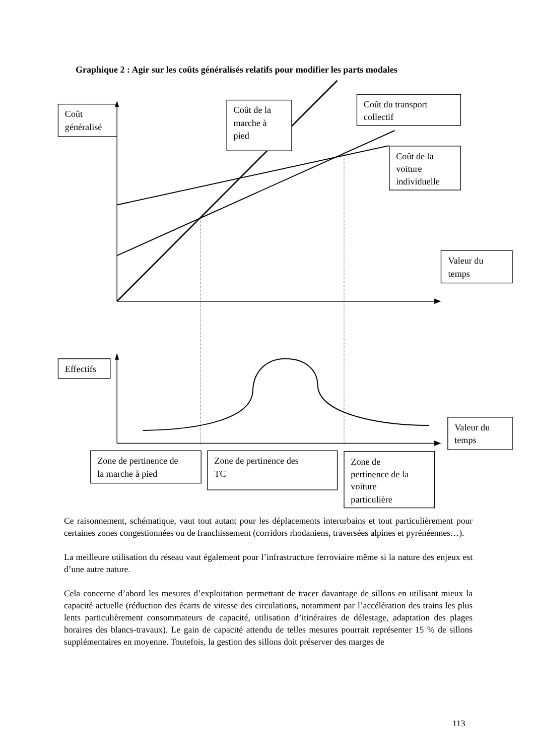Graphique 2 : Agir sur les coûts généralisés relatifs pour modifier les parts modales
Coût
généralisé
Coût de la
marche à
pied
Coût du transport
collectif
Coût de la
voiture
individuelle
Valeur du
temps
Effectifs
Valeur du
temps
Zone de pertinence de
la marche à pied
Zone de pertinence des
TC
Zone de
pertinence de la
voiture
particulière
Ce raisonnement, schématique, vaut tout autant pour les déplacements interurbains et tout particulièrement pour certaines zones congestionnées ou de franchissement (corridors rhodaniens, traversées alpines et pyrénéennes…).
La meilleure utilisation du réseau vaut également pour l’infrastructure ferroviaire même si la nature des enjeux est d’une autre nature.
Cela concerne d’abord les mesures d’exploitation permettant de tracer davantage de sillons en utilisant mieux la capacité actuelle (réduction des écarts de vitesse des circulations, notamment par l’accélération des trains les plus lents particulièrement consommateurs de capacité, utilisation d’itinéraires de délestage, adaptation des plages horaires des blancs-travaux). Le gain de capacité attendu de telles mesures pourrait représenter 15 % de sillons supplémentaires en moyenne. Toutefois, la gestion des sillons doit préserver des marges de
113